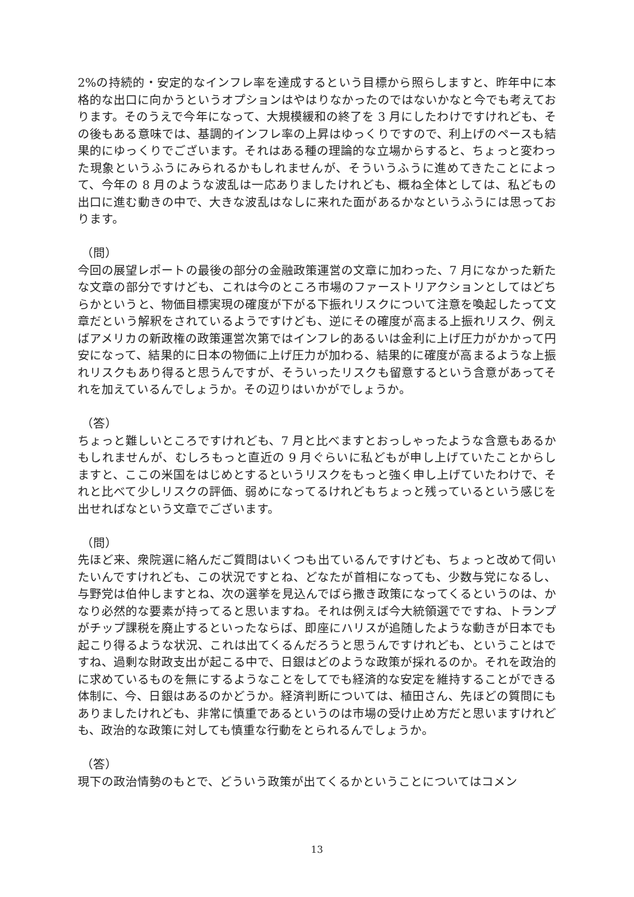2%の持続的・安定的なインフレ率を達成するという目標から照らしますと、昨年中に本格的な出口に向かうというオプションはやはりなかったのではないかなと今でも考えております。そのうえで今年になって、大規模緩和の終了を 3 月にしたわけですけれども、その後もある意味では、基調的インフレ率の上昇はゆっくりですので、利上げのペースも結果的にゆっくりでございます。それはある種の理論的な立場からすると、ちょっと変わった現象というふうにみられるかもしれませんが、そういうふうに進めてきたことによって、今年の 8 月のような波乱は一応ありましたけれども、概ね全体としては、私どもの出口に進む動きの中で、大きな波乱はなしに来れた面があるかなというふうには思っております。
（問）
今回の展望レポートの最後の部分の金融政策運営の文章に加わった、7 月になかった新たな文章の部分ですけども、これは今のところ市場のファーストリアクションとしてはどちらかというと、物価目標実現の確度が下がる下振れリスクについて注意を喚起したって文章だという解釈をされているようですけども、逆にその確度が高まる上振れリスク、例えばアメリカの新政権の政策運営次第ではインフレ的あるいは金利に上げ圧力がかかって円安になって、結果的に日本の物価に上げ圧力が加わる、結果的に確度が高まるような上振れリスクもあり得ると思うんですが、そういったリスクも留意するという含意があってそれを加えているんでしょうか。その辺りはいかがでしょうか。
（答）
ちょっと難しいところですけれども、7 月と比べますとおっしゃったような含意もあるかもしれませんが、むしろもっと直近の 9 月ぐらいに私どもが申し上げていたことからしますと、ここの米国をはじめとするというリスクをもっと強く申し上げていたわけで、それと比べて少しリスクの評価、弱めになってるけれどもちょっと残っているという感じを出せればなという文章でございます。
（問）
先ほど来、衆院選に絡んだご質問はいくつも出ているんですけども、ちょっと改めて伺いたいんですけれども、この状況ですとね、どなたが首相になっても、少数与党になるし、与野党は伯仲しますとね、次の選挙を見込んでばら撒き政策になってくるというのは、かなり必然的な要素が持ってると思いますね。それは例えば今大統領選でですね、トランプがチップ課税を廃止するといったならば、即座にハリスが追随したような動きが日本でも起こり得るような状況、これは出てくるんだろうと思うんですけれども、ということはですね、過剰な財政支出が起こる中で、日銀はどのような政策が採れるのか。それを政治的に求めているものを無にするようなことをしてでも経済的な安定を維持することができる体制に、今、日銀はあるのかどうか。経済判断については、植田さん、先ほどの質問にもありましたけれども、非常に慎重であるというのは市場の受け止め方だと思いますけれども、政治的な政策に対しても慎重な行動をとられるんでしょうか。
（答）
現下の政治情勢のもとで、どういう政策が出てくるかということについてはコメン
13